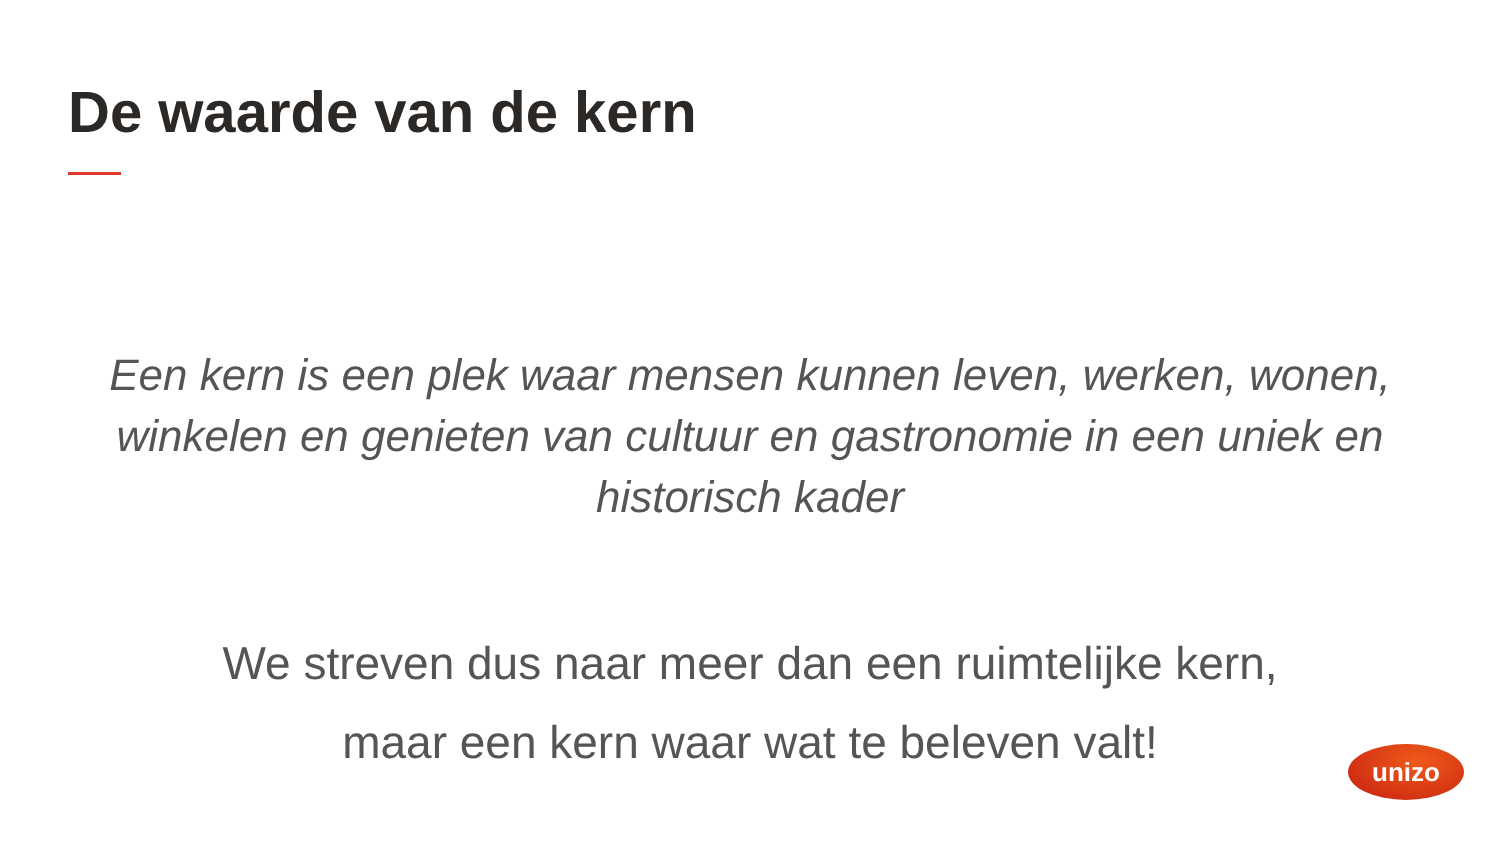De waarde van de kern
Een kern is een plek waar mensen kunnen leven, werken, wonen, winkelen en genieten van cultuur en gastronomie in een uniek en historisch kader
We streven dus naar meer dan een ruimtelijke kern,
maar een kern waar wat te beleven valt!
unizo